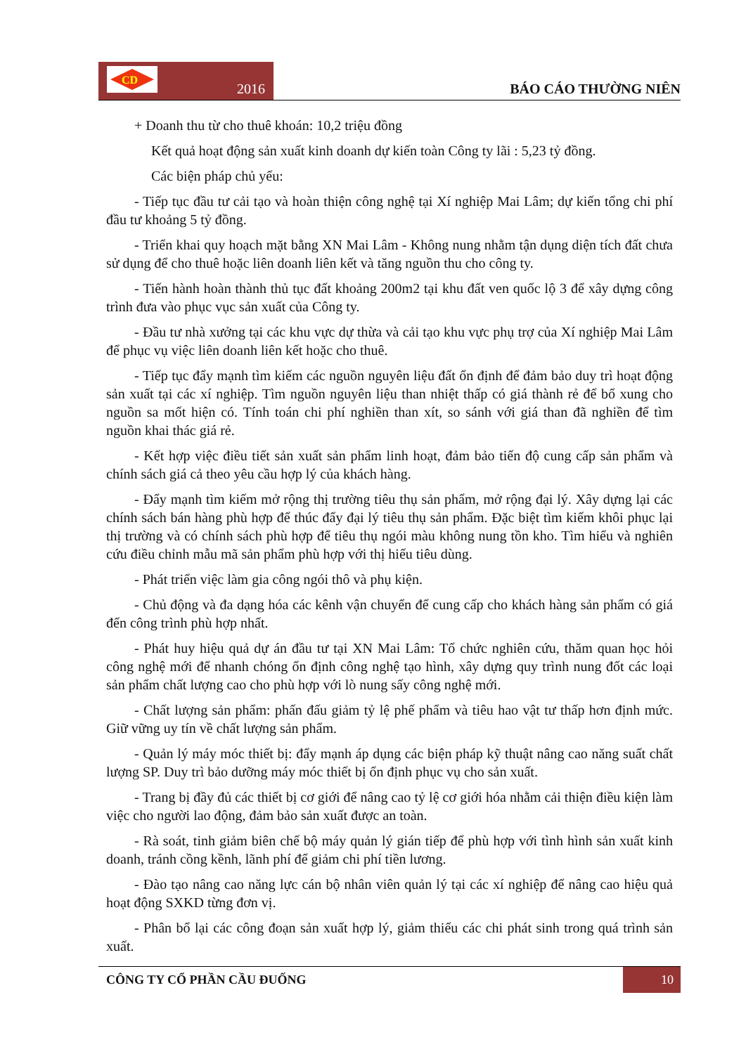CD
2016
BÁO CÁO THƯỜNG NIÊN
+ Doanh thu từ cho thuê khoán: 10,2 triệu đồng
Kết quả hoạt động sản xuất kinh doanh dự kiến toàn Công ty lãi : 5,23 tỷ đồng.
Các biện pháp chủ yếu:
- Tiếp tục đầu tư cải tạo và hoàn thiện công nghệ tại Xí nghiệp Mai Lâm; dự kiến tổng chi phí đầu tư khoảng 5 tỷ đồng.
- Triển khai quy hoạch mặt bằng XN Mai Lâm - Không nung nhằm tận dụng diện tích đất chưa sử dụng để cho thuê hoặc liên doanh liên kết và tăng nguồn thu cho công ty.
- Tiến hành hoàn thành thủ tục đất khoảng 200m2 tại khu đất ven quốc lộ 3 để xây dựng công trình đưa vào phục vục sản xuất của Công ty.
- Đầu tư nhà xưởng tại các khu vực dự thừa và cải tạo khu vực phụ trợ của Xí nghiệp Mai Lâm để phục vụ việc liên doanh liên kết hoặc cho thuê.
- Tiếp tục đẩy mạnh tìm kiếm các nguồn nguyên liệu đất ổn định để đảm bảo duy trì hoạt động sản xuất tại các xí nghiệp. Tìm nguồn nguyên liệu than nhiệt thấp có giá thành rẻ để bổ xung cho nguồn sa mốt hiện có. Tính toán chi phí nghiền than xít, so sánh với giá than đã nghiền để tìm nguồn khai thác giá rẻ.
- Kết hợp việc điều tiết sản xuất sản phẩm linh hoạt, đảm bảo tiến độ cung cấp sản phẩm và chính sách giá cả theo yêu cầu hợp lý của khách hàng.
- Đẩy mạnh tìm kiếm mở rộng thị trường tiêu thụ sản phẩm, mở rộng đại lý. Xây dựng lại các chính sách bán hàng phù hợp để thúc đẩy đại lý tiêu thụ sản phẩm. Đặc biệt tìm kiếm khôi phục lại thị trường và có chính sách phù hợp để tiêu thụ ngói màu không nung tồn kho. Tìm hiểu và nghiên cứu điều chỉnh mẫu mã sản phẩm phù hợp với thị hiếu tiêu dùng.
- Phát triển việc làm gia công ngói thô và phụ kiện.
- Chủ động và đa dạng hóa các kênh vận chuyển để cung cấp cho khách hàng sản phẩm có giá đến công trình phù hợp nhất.
- Phát huy hiệu quả dự án đầu tư tại XN Mai Lâm: Tổ chức nghiên cứu, thăm quan học hỏi công nghệ mới để nhanh chóng ổn định công nghệ tạo hình, xây dựng quy trình nung đốt các loại sản phẩm chất lượng cao cho phù hợp với lò nung sấy công nghệ mới.
- Chất lượng sản phẩm: phấn đấu giảm tỷ lệ phế phẩm và tiêu hao vật tư thấp hơn định mức. Giữ vững uy tín về chất lượng sản phẩm.
- Quản lý máy móc thiết bị: đẩy mạnh áp dụng các biện pháp kỹ thuật nâng cao năng suất chất lượng SP. Duy trì bảo dưỡng máy móc thiết bị ổn định phục vụ cho sản xuất.
- Trang bị đầy đủ các thiết bị cơ giới để nâng cao tỷ lệ cơ giới hóa nhằm cải thiện điều kiện làm việc cho người lao động, đảm bảo sản xuất được an toàn.
- Rà soát, tinh giảm biên chế bộ máy quản lý gián tiếp để phù hợp với tình hình sản xuất kinh doanh, tránh cồng kềnh, lãnh phí để giảm chi phí tiền lương.
- Đào tạo nâng cao năng lực cán bộ nhân viên quản lý tại các xí nghiệp để nâng cao hiệu quả hoạt động SXKD từng đơn vị.
- Phân bổ lại các công đoạn sản xuất hợp lý, giảm thiểu các chi phát sinh trong quá trình sản xuất.
CÔNG TY CỔ PHẦN CẦU ĐUỐNG 10